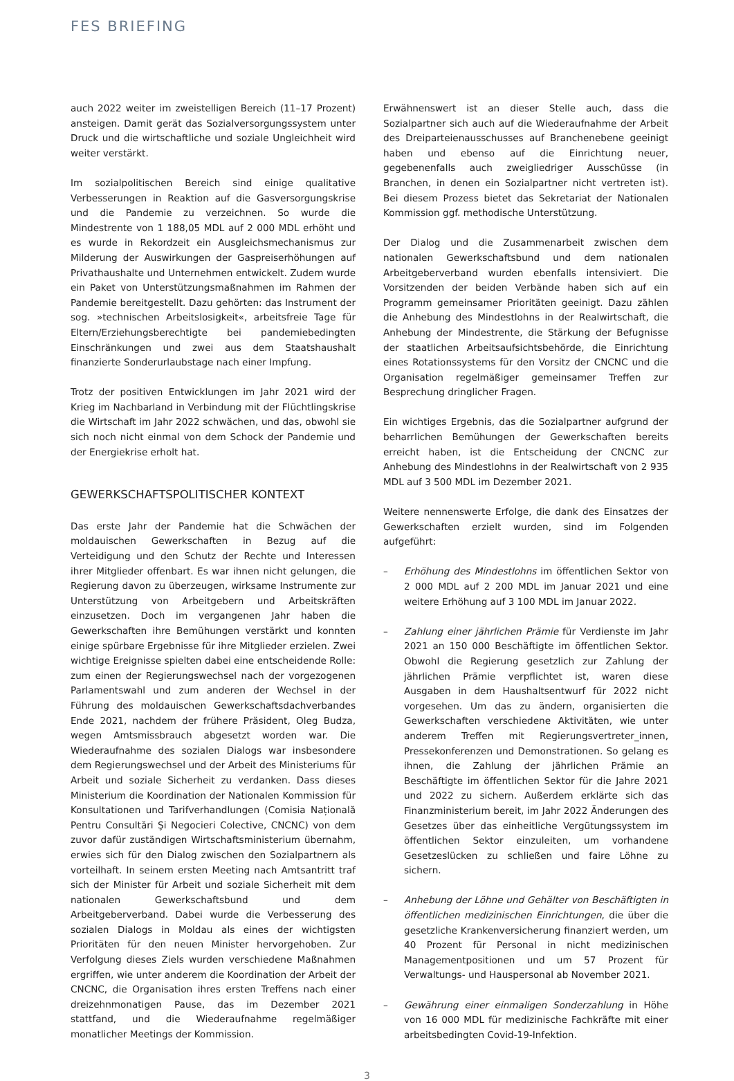FES BRIEFING
auch 2022 weiter im zweistelligen Bereich (11–17 Prozent) ansteigen. Damit gerät das Sozialversorgungssystem unter Druck und die wirtschaftliche und soziale Ungleichheit wird weiter verstärkt.
Im sozialpolitischen Bereich sind einige qualitative Verbesserungen in Reaktion auf die Gasversorgungskrise und die Pandemie zu verzeichnen. So wurde die Mindestrente von 1 188,05 MDL auf 2 000 MDL erhöht und es wurde in Rekordzeit ein Ausgleichsmechanismus zur Milderung der Auswirkungen der Gaspreiserhöhungen auf Privathaushalte und Unternehmen entwickelt. Zudem wurde ein Paket von Unterstützungsmaßnahmen im Rahmen der Pandemie bereitgestellt. Dazu gehörten: das Instrument der sog. »technischen Arbeitslosigkeit«, arbeitsfreie Tage für Eltern/Erziehungsberechtigte bei pandemiebedingten Einschränkungen und zwei aus dem Staatshaushalt finanzierte Sonderurlaubstage nach einer Impfung.
Trotz der positiven Entwicklungen im Jahr 2021 wird der Krieg im Nachbarland in Verbindung mit der Flüchtlingskrise die Wirtschaft im Jahr 2022 schwächen, und das, obwohl sie sich noch nicht einmal von dem Schock der Pandemie und der Energiekrise erholt hat.
GEWERKSCHAFTSPOLITISCHER KONTEXT
Das erste Jahr der Pandemie hat die Schwächen der moldauischen Gewerkschaften in Bezug auf die Verteidigung und den Schutz der Rechte und Interessen ihrer Mitglieder offenbart. Es war ihnen nicht gelungen, die Regierung davon zu überzeugen, wirksame Instrumente zur Unterstützung von Arbeitgebern und Arbeitskräften einzusetzen. Doch im vergangenen Jahr haben die Gewerkschaften ihre Bemühungen verstärkt und konnten einige spürbare Ergebnisse für ihre Mitglieder erzielen. Zwei wichtige Ereignisse spielten dabei eine entscheidende Rolle: zum einen der Regierungswechsel nach der vorgezogenen Parlamentswahl und zum anderen der Wechsel in der Führung des moldauischen Gewerkschaftsdachverbandes Ende 2021, nachdem der frühere Präsident, Oleg Budza, wegen Amtsmissbrauch abgesetzt worden war. Die Wiederaufnahme des sozialen Dialogs war insbesondere dem Regierungswechsel und der Arbeit des Ministeriums für Arbeit und soziale Sicherheit zu verdanken. Dass dieses Ministerium die Koordination der Nationalen Kommission für Konsultationen und Tarifverhandlungen (Comisia Națională Pentru Consultări Şi Negocieri Colective, CNCNC) von dem zuvor dafür zuständigen Wirtschaftsministerium übernahm, erwies sich für den Dialog zwischen den Sozialpartnern als vorteilhaft. In seinem ersten Meeting nach Amtsantritt traf sich der Minister für Arbeit und soziale Sicherheit mit dem nationalen Gewerkschaftsbund und dem Arbeitgeberverband. Dabei wurde die Verbesserung des sozialen Dialogs in Moldau als eines der wichtigsten Prioritäten für den neuen Minister hervorgehoben. Zur Verfolgung dieses Ziels wurden verschiedene Maßnahmen ergriffen, wie unter anderem die Koordination der Arbeit der CNCNC, die Organisation ihres ersten Treffens nach einer dreizehnmonatigen Pause, das im Dezember 2021 stattfand, und die Wiederaufnahme regelmäßiger monatlicher Meetings der Kommission.
Erwähnenswert ist an dieser Stelle auch, dass die Sozialpartner sich auch auf die Wiederaufnahme der Arbeit des Dreiparteienausschusses auf Branchenebene geeinigt haben und ebenso auf die Einrichtung neuer, gegebenenfalls auch zweigliedriger Ausschüsse (in Branchen, in denen ein Sozialpartner nicht vertreten ist). Bei diesem Prozess bietet das Sekretariat der Nationalen Kommission ggf. methodische Unterstützung.
Der Dialog und die Zusammenarbeit zwischen dem nationalen Gewerkschaftsbund und dem nationalen Arbeitgeberverband wurden ebenfalls intensiviert. Die Vorsitzenden der beiden Verbände haben sich auf ein Programm gemeinsamer Prioritäten geeinigt. Dazu zählen die Anhebung des Mindestlohns in der Realwirtschaft, die Anhebung der Mindestrente, die Stärkung der Befugnisse der staatlichen Arbeitsaufsichtsbehörde, die Einrichtung eines Rotationssystems für den Vorsitz der CNCNC und die Organisation regelmäßiger gemeinsamer Treffen zur Besprechung dringlicher Fragen.
Ein wichtiges Ergebnis, das die Sozialpartner aufgrund der beharrlichen Bemühungen der Gewerkschaften bereits erreicht haben, ist die Entscheidung der CNCNC zur Anhebung des Mindestlohns in der Realwirtschaft von 2 935 MDL auf 3 500 MDL im Dezember 2021.
Weitere nennenswerte Erfolge, die dank des Einsatzes der Gewerkschaften erzielt wurden, sind im Folgenden aufgeführt:
– Erhöhung des Mindestlohns im öffentlichen Sektor von 2 000 MDL auf 2 200 MDL im Januar 2021 und eine weitere Erhöhung auf 3 100 MDL im Januar 2022.
– Zahlung einer jährlichen Prämie für Verdienste im Jahr 2021 an 150 000 Beschäftigte im öffentlichen Sektor. Obwohl die Regierung gesetzlich zur Zahlung der jährlichen Prämie verpflichtet ist, waren diese Ausgaben in dem Haushaltsentwurf für 2022 nicht vorgesehen. Um das zu ändern, organisierten die Gewerkschaften verschiedene Aktivitäten, wie unter anderem Treffen mit Regierungsvertreter_innen, Pressekonferenzen und Demonstrationen. So gelang es ihnen, die Zahlung der jährlichen Prämie an Beschäftigte im öffentlichen Sektor für die Jahre 2021 und 2022 zu sichern. Außerdem erklärte sich das Finanzministerium bereit, im Jahr 2022 Änderungen des Gesetzes über das einheitliche Vergütungssystem im öffentlichen Sektor einzuleiten, um vorhandene Gesetzeslücken zu schließen und faire Löhne zu sichern.
– Anhebung der Löhne und Gehälter von Beschäftigten in öffentlichen medizinischen Einrichtungen, die über die gesetzliche Krankenversicherung finanziert werden, um 40 Prozent für Personal in nicht medizinischen Managementpositionen und um 57 Prozent für Verwaltungs- und Hauspersonal ab November 2021.
– Gewährung einer einmaligen Sonderzahlung in Höhe von 16 000 MDL für medizinische Fachkräfte mit einer arbeitsbedingten Covid-19-Infektion.
3